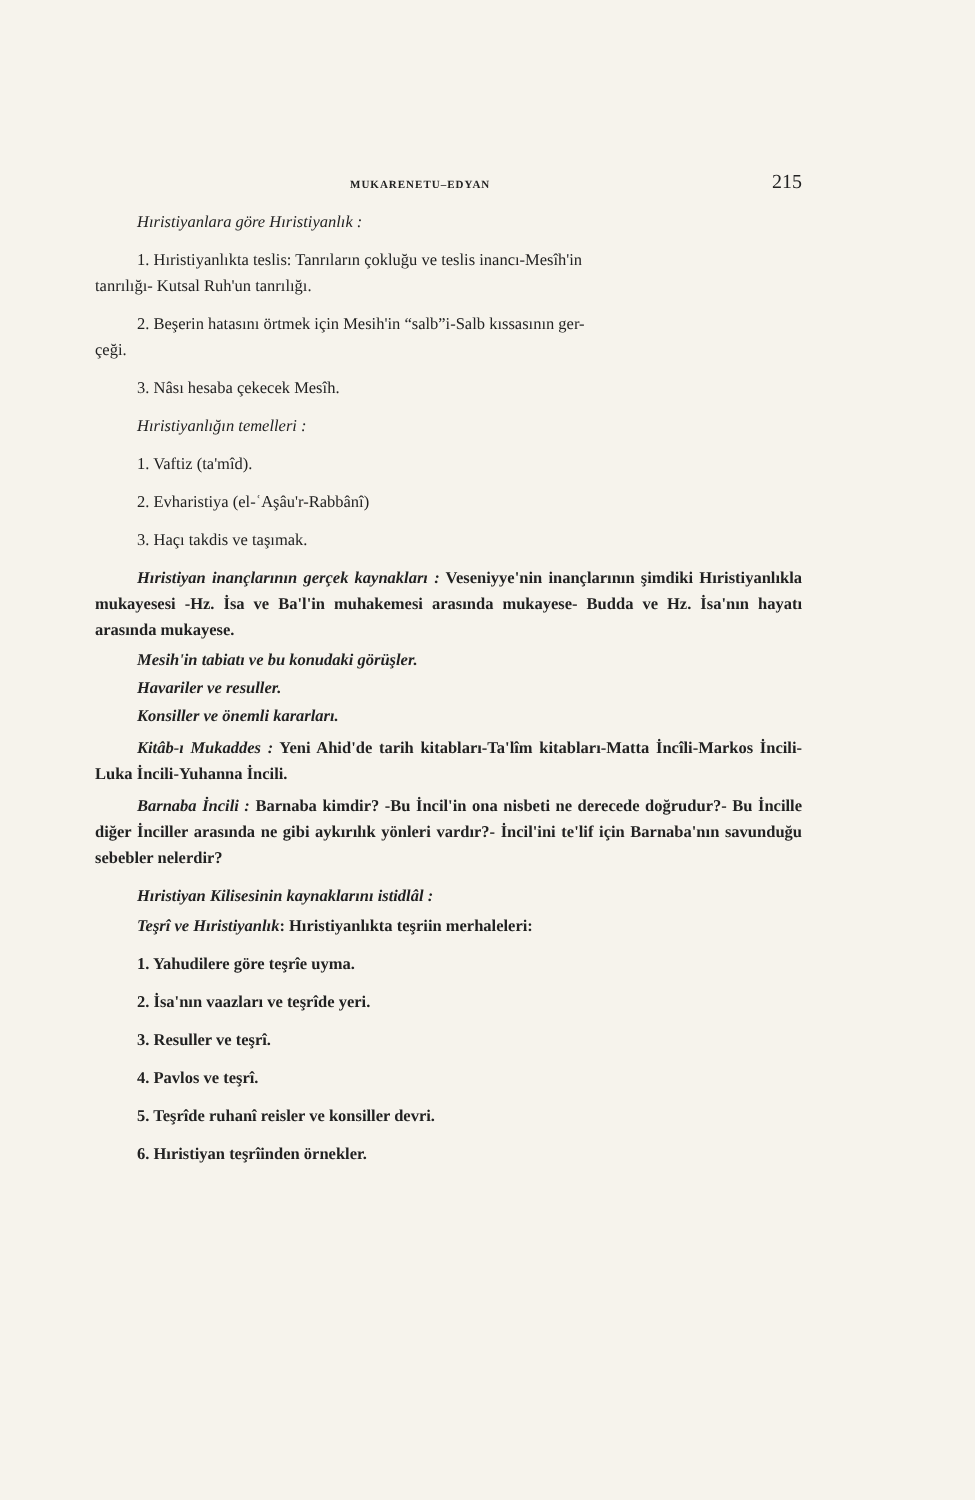MUKARENETU–EDYAN 215
Hıristiyanlara göre Hıristiyanlık :
1. Hıristiyanlıkta teslis: Tanrıların çokluğu ve teslis inancı-Mesîh'in
tanrılığı- Kutsal Ruh'un tanrılığı.
2. Beşerin hatasını örtmek için Mesih'in “salb”i-Salb kıssasının ger-
çeği.
3. Nâsı hesaba çekecek Mesîh.
Hıristiyanlığın temelleri :
1. Vaftiz (ta'mîd).
2. Evharistiya (el-ʿAşâu'r-Rabbânî)
3. Haçı takdis ve taşımak.
Hıristiyan inançlarının gerçek kaynakları : Veseniyye'nin inançlarının şimdiki Hıristiyanlıkla mukayesesi -Hz. İsa ve Ba'l'in muhakemesi arasında mukayese- Budda ve Hz. İsa'nın hayatı arasında mukayese.
Mesih'in tabiatı ve bu konudaki görüşler.
Havariler ve resuller.
Konsiller ve önemli kararları.
Kitâb-ı Mukaddes : Yeni Ahid'de tarih kitabları-Ta'lîm kitabları-Matta İncîli-Markos İncili-Luka İncili-Yuhanna İncili.
Barnaba İncili : Barnaba kimdir? -Bu İncil'in ona nisbeti ne derecede doğrudur?- Bu İncille diğer İnciller arasında ne gibi aykırılık yönleri vardır?- İncil'ini te'lif için Barnaba'nın savunduğu sebebler nelerdir?
Hıristiyan Kilisesinin kaynaklarını istidlâl :
Teşrî ve Hıristiyanlık: Hıristiyanlıkta teşriin merhaleleri:
1. Yahudilere göre teşrîe uyma.
2. İsa'nın vaazları ve teşrîde yeri.
3. Resuller ve teşrî.
4. Pavlos ve teşrî.
5. Teşrîde ruhanî reisler ve konsiller devri.
6. Hıristiyan teşrîinden örnekler.